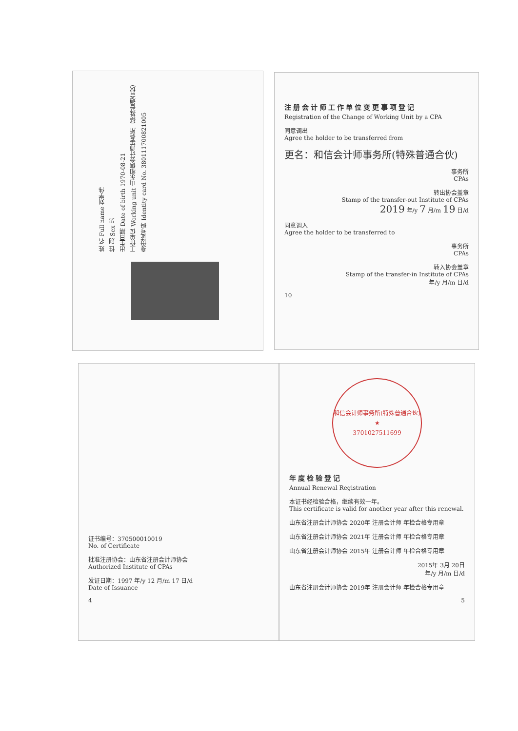姓 名 Full name 刘学伟
性 别 Sex 男
出生日期 Date of birth 1970-08-21
工作单位 Working unit 山东和信会计师事务所（特殊普通合伙）
身份证号码 Identity card No. 380111700821005
注册会计师工作单位变更事项登记
Registration of the Change of Working Unit by a CPA
同意调出
Agree the holder to be transferred from
更名：和信会计师事务所(特殊普通合伙)
事务所
CPAs
转出协会盖章
Stamp of the transfer-out Institute of CPAs
2019 年/y 7 月/m 19 日/d
同意调入
Agree the holder to be transferred to
事务所
CPAs
转入协会盖章
Stamp of the transfer-in Institute of CPAs
年/y 月/m 日/d
10
证书编号：370500010019
No. of Certificate
批准注册协会：山东省注册会计师协会
Authorized Institute of CPAs
发证日期：1997 年/y 12 月/m 17 日/d
Date of Issuance
4
和信会计师事务所(特殊普通合伙)
★
3701027511699
年度检验登记
Annual Renewal Registration
本证书经检验合格，继续有效一年。
This certificate is valid for another year after this renewal.
山东省注册会计师协会 2020年 注册会计师 年检合格专用章
山东省注册会计师协会 2021年 注册会计师 年检合格专用章
山东省注册会计师协会 2015年 注册会计师 年检合格专用章
2015年 3月 20日
年/y 月/m 日/d
山东省注册会计师协会 2019年 注册会计师 年检合格专用章
5